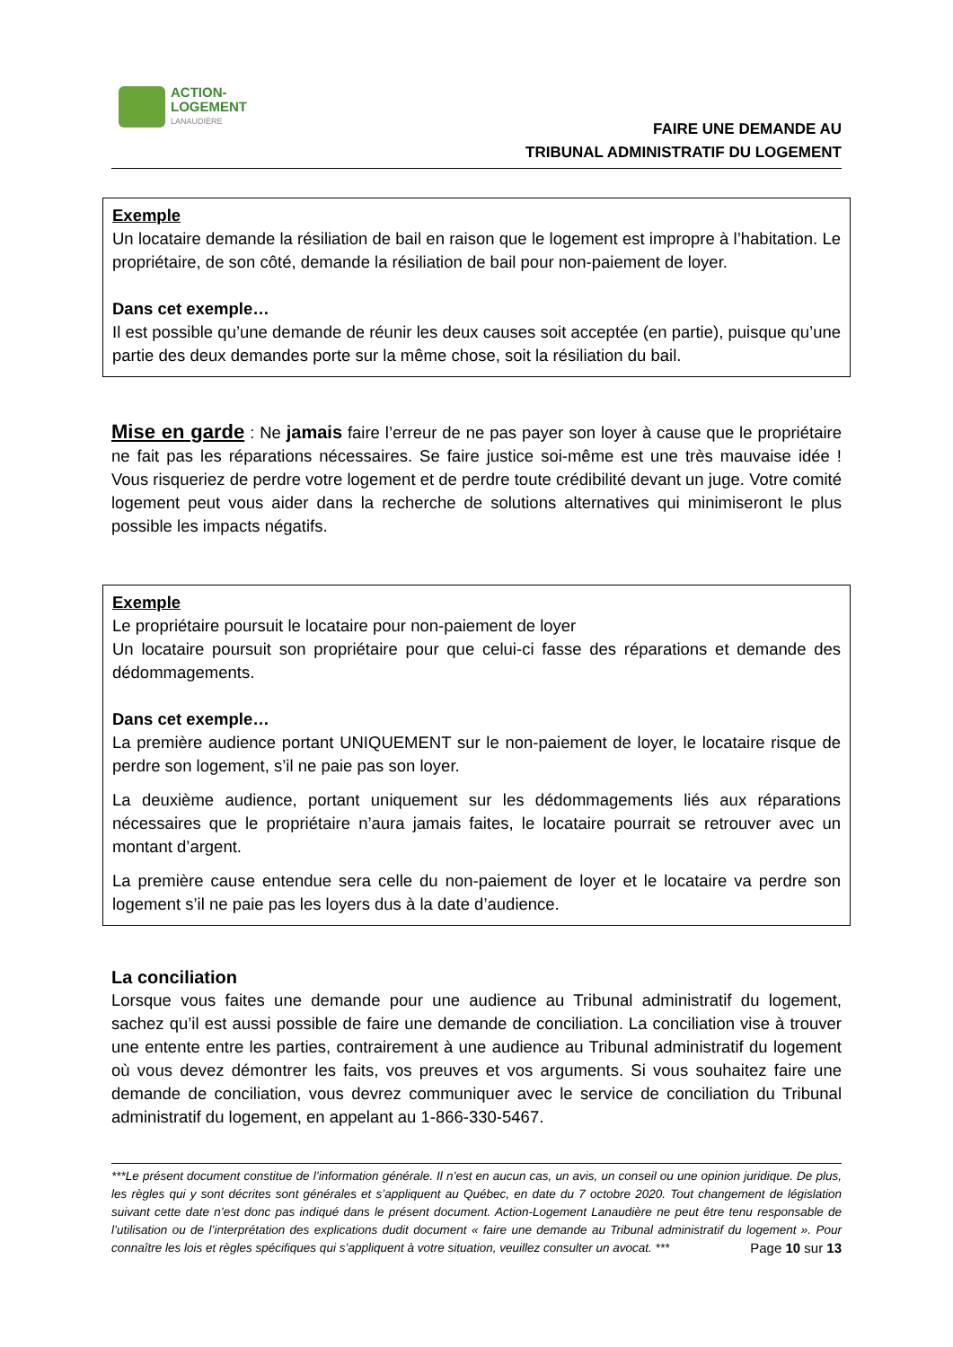ACTION-
LOGEMENT
LANAUDIÈRE
FAIRE UNE DEMANDE AU
TRIBUNAL ADMINISTRATIF DU LOGEMENT
Exemple
Un locataire demande la résiliation de bail en raison que le logement est impropre à l’habitation. Le propriétaire, de son côté, demande la résiliation de bail pour non-paiement de loyer.
Dans cet exemple…
Il est possible qu’une demande de réunir les deux causes soit acceptée (en partie), puisque qu’une partie des deux demandes porte sur la même chose, soit la résiliation du bail.
Mise en garde : Ne jamais faire l’erreur de ne pas payer son loyer à cause que le propriétaire ne fait pas les réparations nécessaires. Se faire justice soi-même est une très mauvaise idée ! Vous risqueriez de perdre votre logement et de perdre toute crédibilité devant un juge. Votre comité logement peut vous aider dans la recherche de solutions alternatives qui minimiseront le plus possible les impacts négatifs.
Exemple
Le propriétaire poursuit le locataire pour non-paiement de loyer
Un locataire poursuit son propriétaire pour que celui-ci fasse des réparations et demande des dédommagements.
Dans cet exemple…
La première audience portant UNIQUEMENT sur le non-paiement de loyer, le locataire risque de perdre son logement, s’il ne paie pas son loyer.
La deuxième audience, portant uniquement sur les dédommagements liés aux réparations nécessaires que le propriétaire n’aura jamais faites, le locataire pourrait se retrouver avec un montant d’argent.
La première cause entendue sera celle du non-paiement de loyer et le locataire va perdre son logement s’il ne paie pas les loyers dus à la date d’audience.
La conciliation
Lorsque vous faites une demande pour une audience au Tribunal administratif du logement, sachez qu’il est aussi possible de faire une demande de conciliation. La conciliation vise à trouver une entente entre les parties, contrairement à une audience au Tribunal administratif du logement où vous devez démontrer les faits, vos preuves et vos arguments. Si vous souhaitez faire une demande de conciliation, vous devrez communiquer avec le service de conciliation du Tribunal administratif du logement, en appelant au 1-866-330-5467.
***Le présent document constitue de l’information générale. Il n’est en aucun cas, un avis, un conseil ou une opinion juridique. De plus, les règles qui y sont décrites sont générales et s’appliquent au Québec, en date du 7 octobre 2020. Tout changement de législation suivant cette date n’est donc pas indiqué dans le présent document. Action-Logement Lanaudière ne peut être tenu responsable de l’utilisation ou de l’interprétation des explications dudit document « faire une demande au Tribunal administratif du logement ». Pour connaître les lois et règles spécifiques qui s’appliquent à votre situation, veuillez consulter un avocat. *** Page 10 sur 13